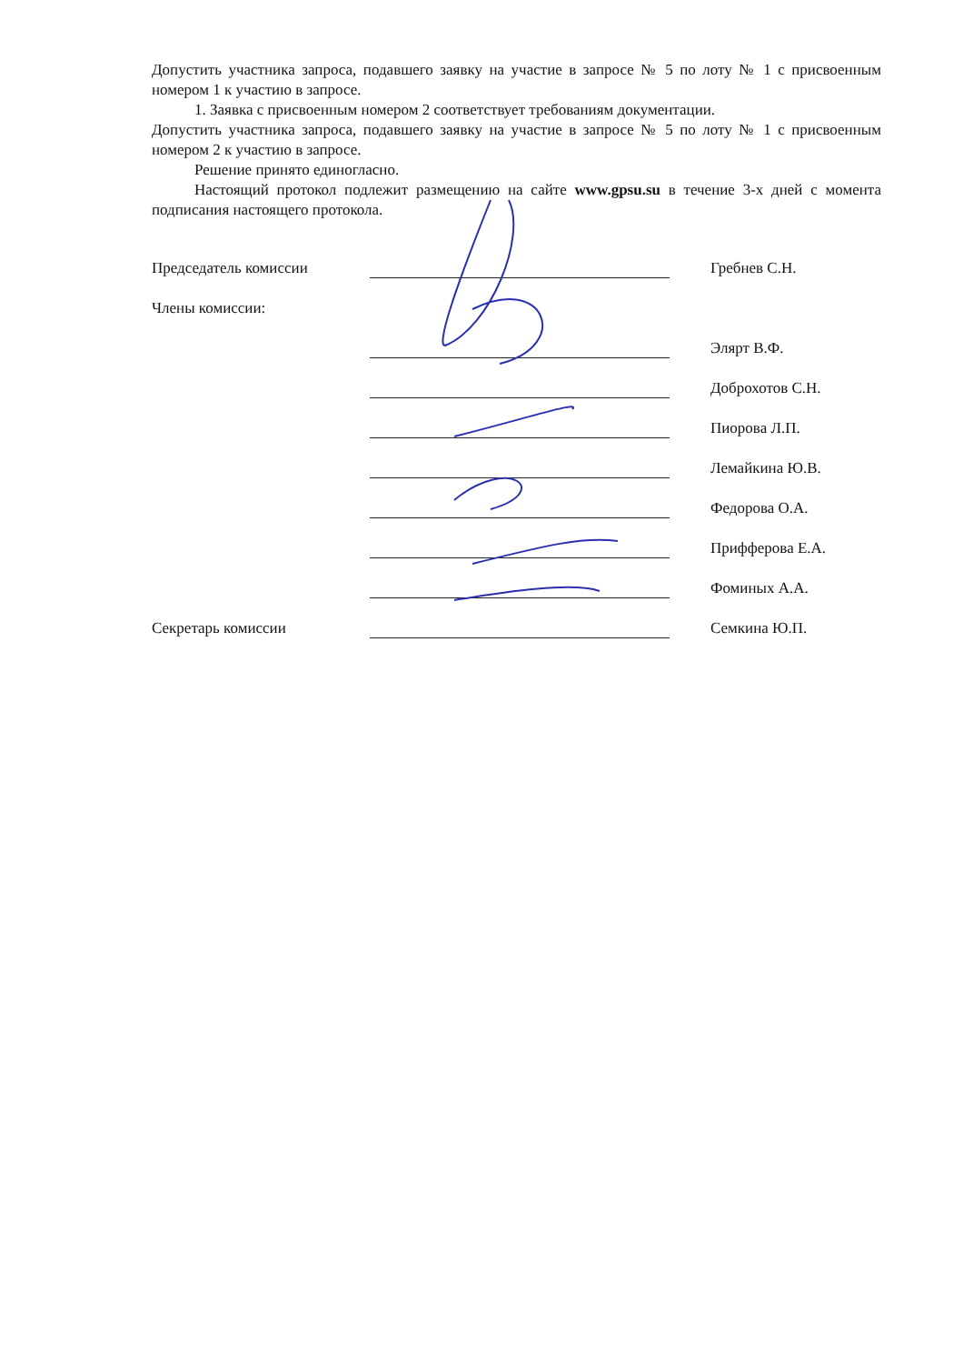Допустить участника запроса, подавшего заявку на участие в запросе № 5 по лоту № 1 с присвоенным номером 1 к участию в запросе.
1. Заявка с присвоенным номером 2 соответствует требованиям документации.
Допустить участника запроса, подавшего заявку на участие в запросе № 5 по лоту № 1 с присвоенным номером 2 к участию в запросе.
Решение принято единогласно.
Настоящий протокол подлежит размещению на сайте www.gpsu.su в течение 3-х дней с момента подписания настоящего протокола.
Председатель комиссии Гребнев С.Н.
Члены комиссии:
Элярт В.Ф.
Доброхотов С.Н.
Пиорова Л.П.
Лемайкина Ю.В.
Федорова О.А.
Прифферова Е.А.
Фоминых А.А.
Секретарь комиссии Семкина Ю.П.